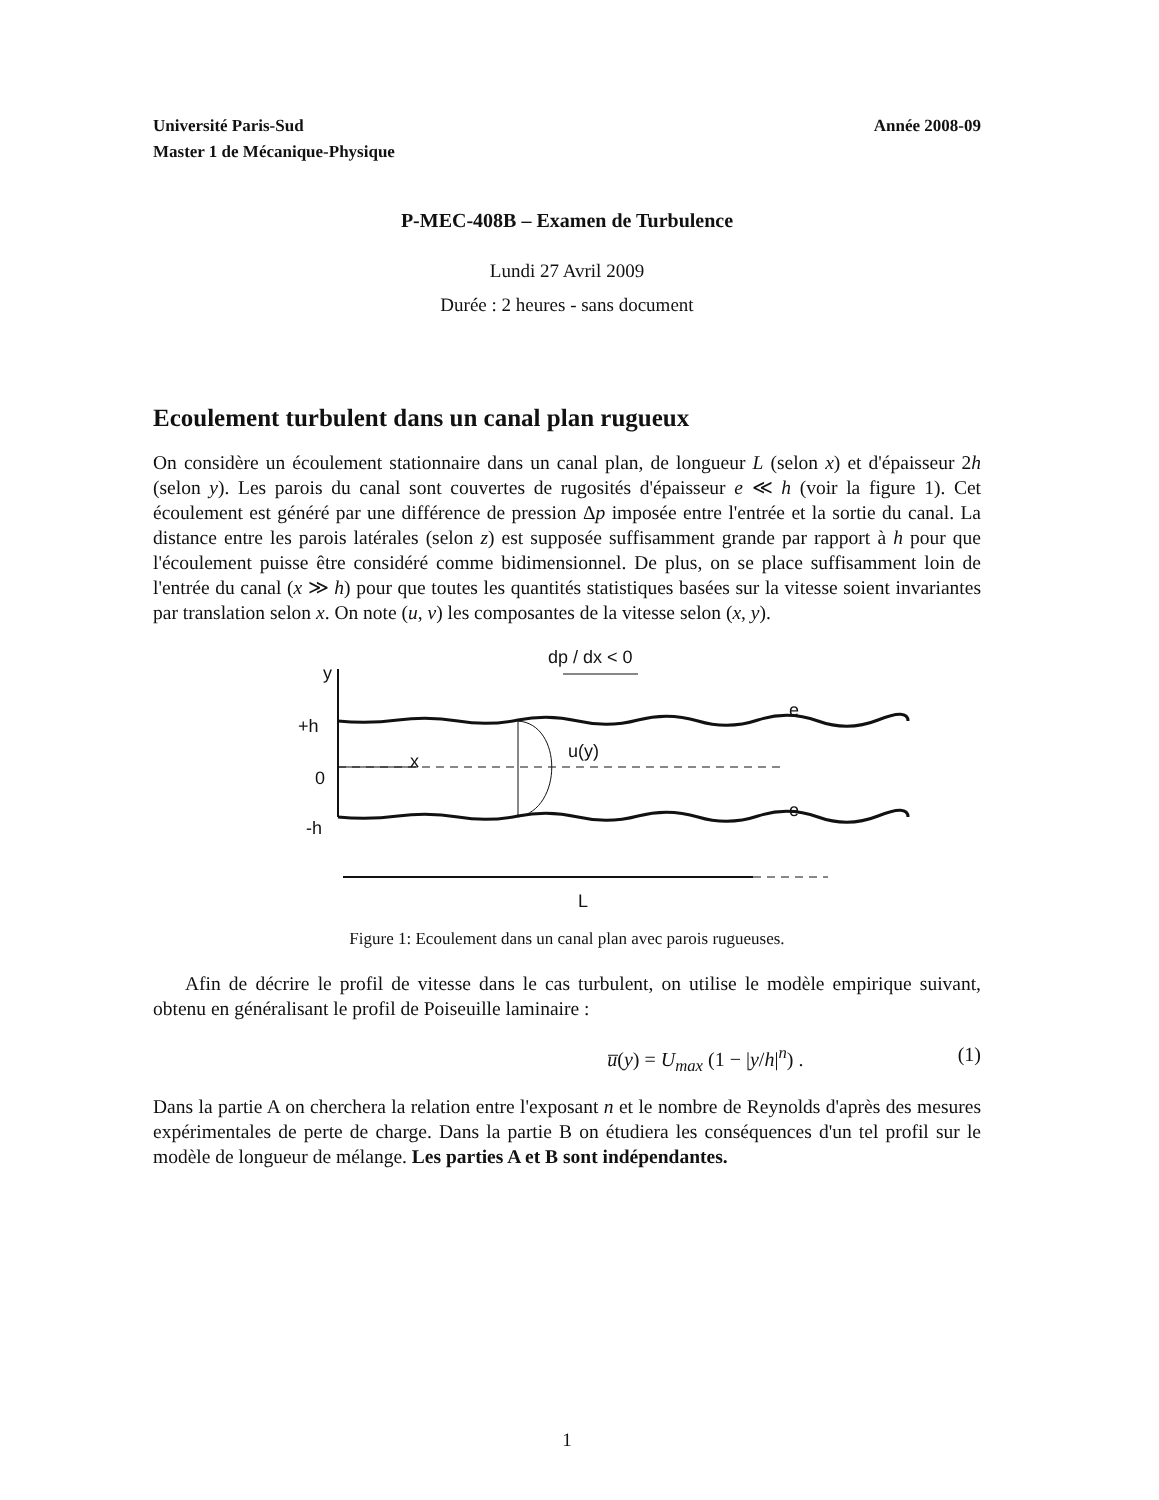Université Paris-Sud
Master 1 de Mécanique-Physique Année 2008-09
P-MEC-408B – Examen de Turbulence
Lundi 27 Avril 2009
Durée : 2 heures - sans document
Ecoulement turbulent dans un canal plan rugueux
On considère un écoulement stationnaire dans un canal plan, de longueur L (selon x) et d'épaisseur 2h (selon y). Les parois du canal sont couvertes de rugosités d'épaisseur e ≪ h (voir la figure 1). Cet écoulement est généré par une différence de pression Δp imposée entre l'entrée et la sortie du canal. La distance entre les parois latérales (selon z) est supposée suffisamment grande par rapport à h pour que l'écoulement puisse être considéré comme bidimensionnel. De plus, on se place suffisamment loin de l'entrée du canal (x ≫ h) pour que toutes les quantités statistiques basées sur la vitesse soient invariantes par translation selon x. On note (u, v) les composantes de la vitesse selon (x, y).
dp / dx < 0
y
+h
0
-h
x
u(y)
e
e
L
Figure 1: Ecoulement dans un canal plan avec parois rugueuses.
Afin de décrire le profil de vitesse dans le cas turbulent, on utilise le modèle empirique suivant, obtenu en généralisant le profil de Poiseuille laminaire :
u̅(y) = U<sub>max</sub> (1 − |y/h|<sup>n</sup>) . (1)
Dans la partie A on cherchera la relation entre l'exposant n et le nombre de Reynolds d'après des mesures expérimentales de perte de charge. Dans la partie B on étudiera les conséquences d'un tel profil sur le modèle de longueur de mélange. Les parties A et B sont indépendantes.
1